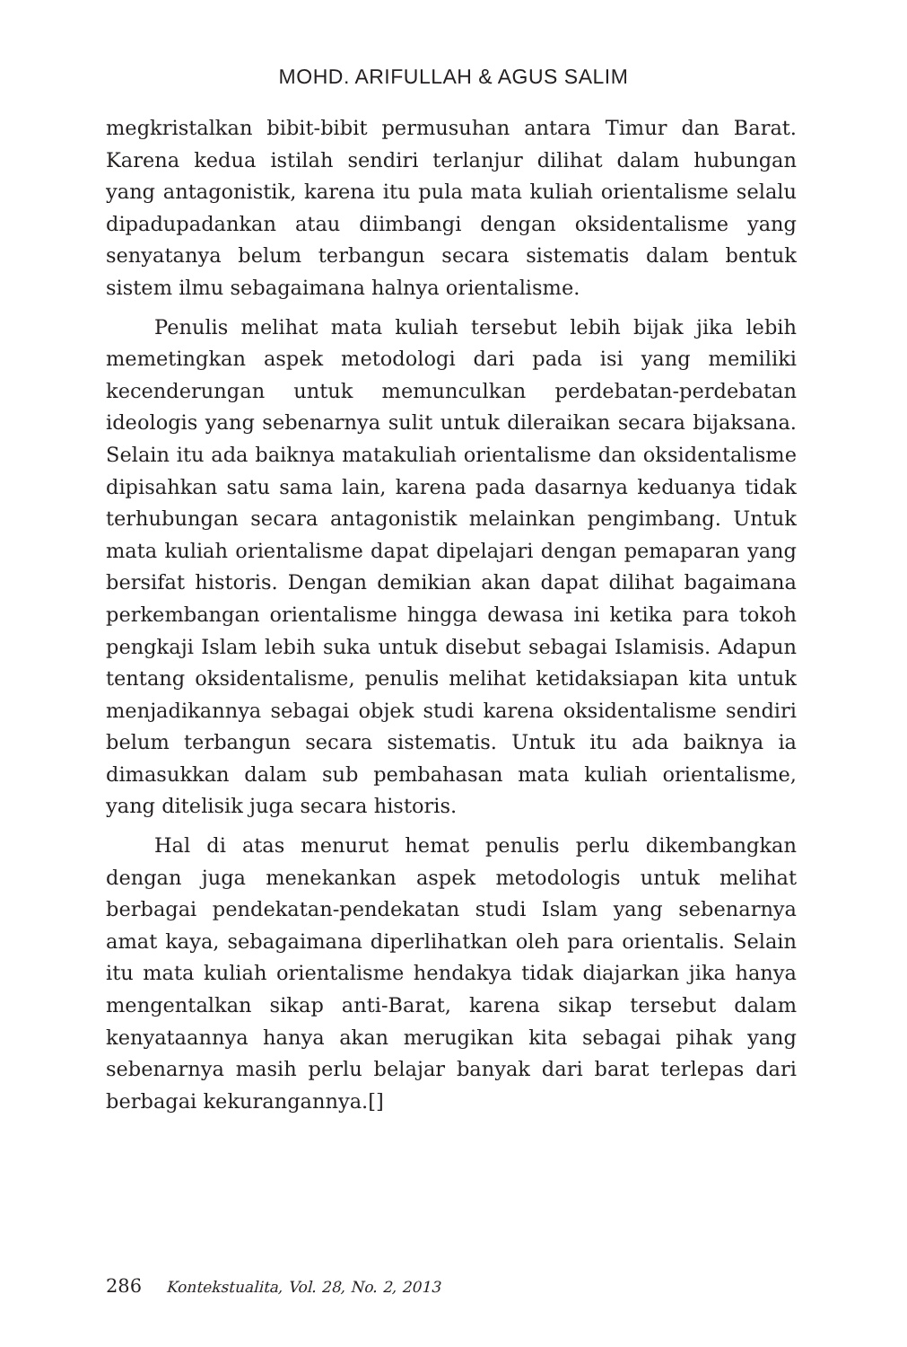MOHD. ARIFULLAH & AGUS SALIM
megkristalkan bibit-bibit permusuhan antara Timur dan Barat. Karena kedua istilah sendiri terlanjur dilihat dalam hubungan yang antagonistik, karena itu pula mata kuliah orientalisme selalu dipadupadankan atau diimbangi dengan oksidentalisme yang senyatanya belum terbangun secara sistematis dalam bentuk sistem ilmu sebagaimana halnya orientalisme.
Penulis melihat mata kuliah tersebut lebih bijak jika lebih memetingkan aspek metodologi dari pada isi yang memiliki kecenderungan untuk memunculkan perdebatan-perdebatan ideologis yang sebenarnya sulit untuk dileraikan secara bijaksana. Selain itu ada baiknya matakuliah orientalisme dan oksidentalisme dipisahkan satu sama lain, karena pada dasarnya keduanya tidak terhubungan secara antagonistik melainkan pengimbang. Untuk mata kuliah orientalisme dapat dipelajari dengan pemaparan yang bersifat historis. Dengan demikian akan dapat dilihat bagaimana perkembangan orientalisme hingga dewasa ini ketika para tokoh pengkaji Islam lebih suka untuk disebut sebagai Islamisis. Adapun tentang oksidentalisme, penulis melihat ketidaksiapan kita untuk menjadikannya sebagai objek studi karena oksidentalisme sendiri belum terbangun secara sistematis. Untuk itu ada baiknya ia dimasukkan dalam sub pembahasan mata kuliah orientalisme, yang ditelisik juga secara historis.
Hal di atas menurut hemat penulis perlu dikembangkan dengan juga menekankan aspek metodologis untuk melihat berbagai pendekatan-pendekatan studi Islam yang sebenarnya amat kaya, sebagaimana diperlihatkan oleh para orientalis. Selain itu mata kuliah orientalisme hendakya tidak diajarkan jika hanya mengentalkan sikap anti-Barat, karena sikap tersebut dalam kenyataannya hanya akan merugikan kita sebagai pihak yang sebenarnya masih perlu belajar banyak dari barat terlepas dari berbagai kekurangannya.[]
286 Kontekstualita, Vol. 28, No. 2, 2013